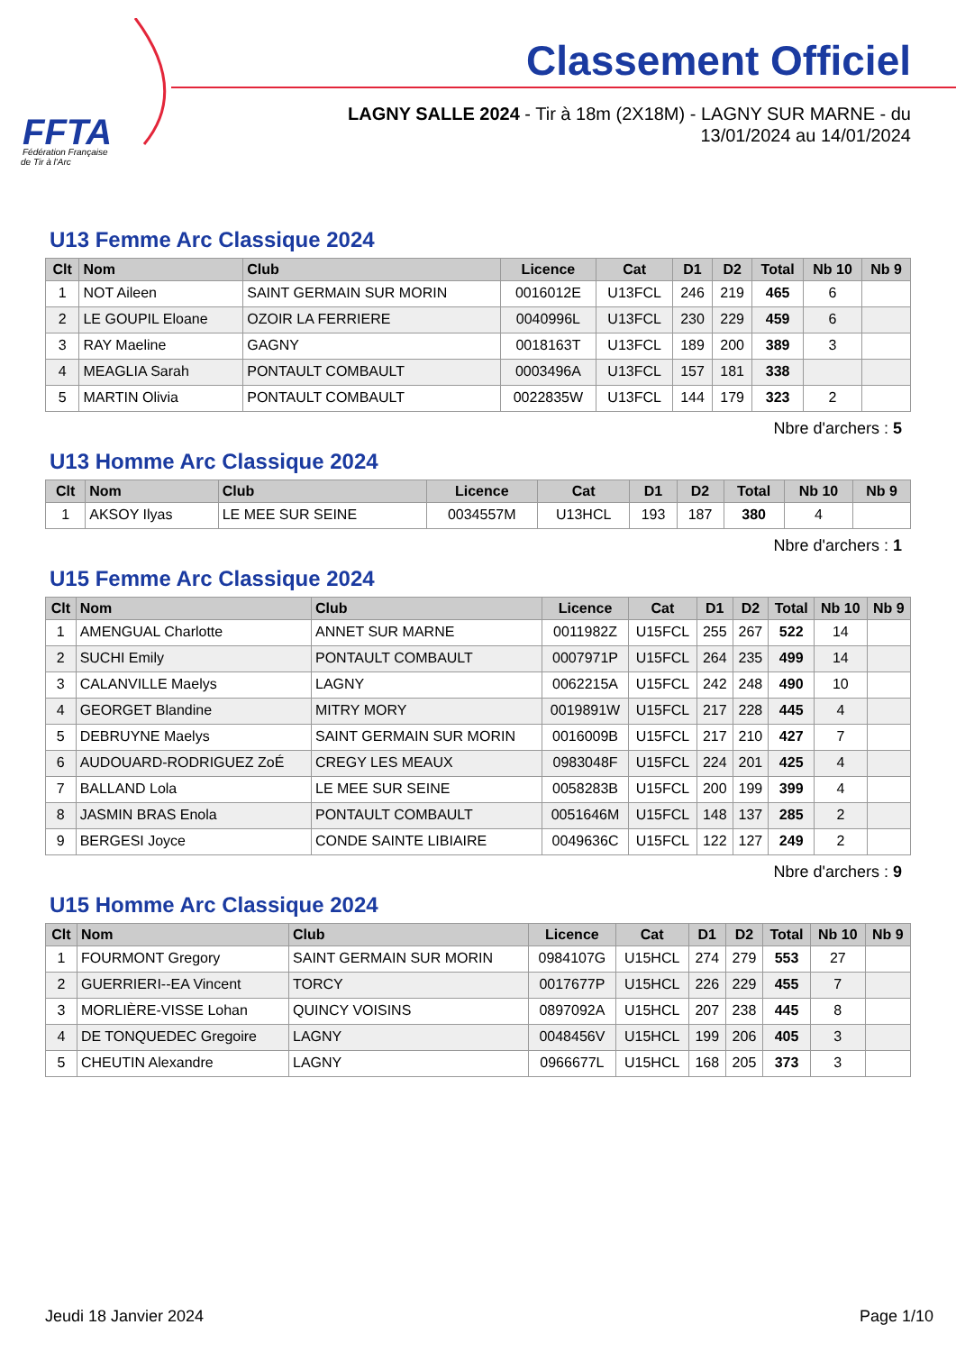FFTA
Fédération Française
de Tir à l'Arc
Classement Officiel
LAGNY SALLE 2024 - Tir à 18m (2X18M) - LAGNY SUR MARNE - du 13/01/2024 au 14/01/2024
U13 Femme Arc Classique 2024
| Clt | Nom | Club | Licence | Cat | D1 | D2 | Total | Nb 10 | Nb 9 |
| --- | --- | --- | --- | --- | --- | --- | --- | --- | --- |
| 1 | NOT Aileen | SAINT GERMAIN SUR MORIN | 0016012E | U13FCL | 246 | 219 | 465 | 6 | |
| 2 | LE GOUPIL Eloane | OZOIR LA FERRIERE | 0040996L | U13FCL | 230 | 229 | 459 | 6 | |
| 3 | RAY Maeline | GAGNY | 0018163T | U13FCL | 189 | 200 | 389 | 3 | |
| 4 | MEAGLIA Sarah | PONTAULT COMBAULT | 0003496A | U13FCL | 157 | 181 | 338 | | |
| 5 | MARTIN Olivia | PONTAULT COMBAULT | 0022835W | U13FCL | 144 | 179 | 323 | 2 | |
Nbre d'archers : 5
U13 Homme Arc Classique 2024
| Clt | Nom | Club | Licence | Cat | D1 | D2 | Total | Nb 10 | Nb 9 |
| --- | --- | --- | --- | --- | --- | --- | --- | --- | --- |
| 1 | AKSOY Ilyas | LE MEE SUR SEINE | 0034557M | U13HCL | 193 | 187 | 380 | 4 | |
Nbre d'archers : 1
U15 Femme Arc Classique 2024
| Clt | Nom | Club | Licence | Cat | D1 | D2 | Total | Nb 10 | Nb 9 |
| --- | --- | --- | --- | --- | --- | --- | --- | --- | --- |
| 1 | AMENGUAL Charlotte | ANNET SUR MARNE | 0011982Z | U15FCL | 255 | 267 | 522 | 14 | |
| 2 | SUCHI Emily | PONTAULT COMBAULT | 0007971P | U15FCL | 264 | 235 | 499 | 14 | |
| 3 | CALANVILLE Maelys | LAGNY | 0062215A | U15FCL | 242 | 248 | 490 | 10 | |
| 4 | GEORGET Blandine | MITRY MORY | 0019891W | U15FCL | 217 | 228 | 445 | 4 | |
| 5 | DEBRUYNE Maelys | SAINT GERMAIN SUR MORIN | 0016009B | U15FCL | 217 | 210 | 427 | 7 | |
| 6 | AUDOUARD-RODRIGUEZ ZoÉ | CREGY LES MEAUX | 0983048F | U15FCL | 224 | 201 | 425 | 4 | |
| 7 | BALLAND Lola | LE MEE SUR SEINE | 0058283B | U15FCL | 200 | 199 | 399 | 4 | |
| 8 | JASMIN BRAS Enola | PONTAULT COMBAULT | 0051646M | U15FCL | 148 | 137 | 285 | 2 | |
| 9 | BERGESI Joyce | CONDE SAINTE LIBIAIRE | 0049636C | U15FCL | 122 | 127 | 249 | 2 | |
Nbre d'archers : 9
U15 Homme Arc Classique 2024
| Clt | Nom | Club | Licence | Cat | D1 | D2 | Total | Nb 10 | Nb 9 |
| --- | --- | --- | --- | --- | --- | --- | --- | --- | --- |
| 1 | FOURMONT Gregory | SAINT GERMAIN SUR MORIN | 0984107G | U15HCL | 274 | 279 | 553 | 27 | |
| 2 | GUERRIERI--EA Vincent | TORCY | 0017677P | U15HCL | 226 | 229 | 455 | 7 | |
| 3 | MORLIÈRE-VISSE Lohan | QUINCY VOISINS | 0897092A | U15HCL | 207 | 238 | 445 | 8 | |
| 4 | DE TONQUEDEC Gregoire | LAGNY | 0048456V | U15HCL | 199 | 206 | 405 | 3 | |
| 5 | CHEUTIN Alexandre | LAGNY | 0966677L | U15HCL | 168 | 205 | 373 | 3 | |
Jeudi 18 Janvier 2024 Page 1/10